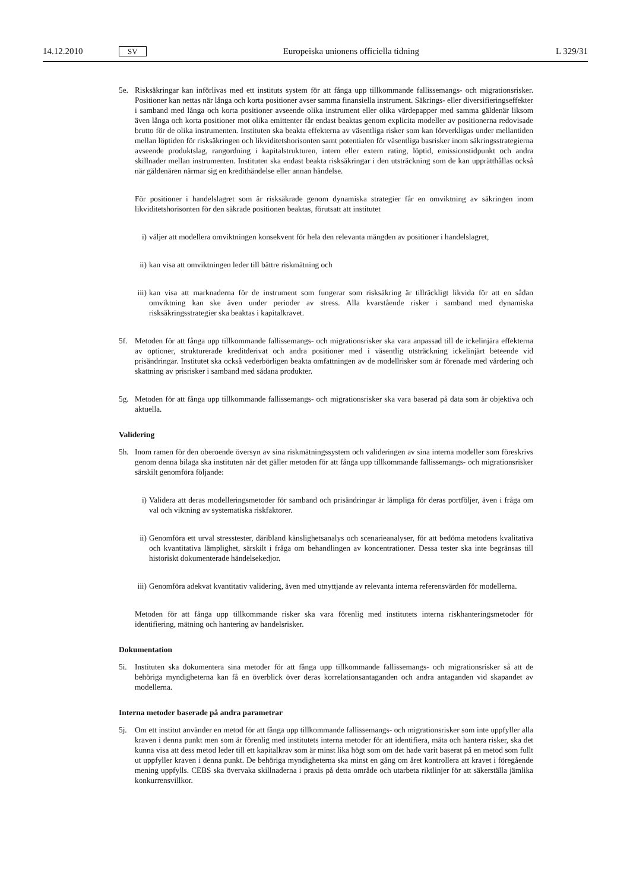14.12.2010 SV Europeiska unionens officiella tidning L 329/31
5e. Risksäkringar kan införlivas med ett instituts system för att fånga upp tillkommande fallissemangs- och migrationsrisker. Positioner kan nettas när långa och korta positioner avser samma finansiella instrument. Säkrings- eller diversifieringseffekter i samband med långa och korta positioner avseende olika instrument eller olika värdepapper med samma gäldenär liksom även långa och korta positioner mot olika emittenter får endast beaktas genom explicita modeller av positionerna redovisade brutto för de olika instrumenten. Instituten ska beakta effekterna av väsentliga risker som kan förverkligas under mellantiden mellan löptiden för risk­säkringen och likviditetshorisonten samt potentialen för väsentliga basrisker inom säkringsstrategierna avseende produktslag, rangordning i kapitalstrukturen, intern eller extern rating, löptid, emissionstidpunkt och andra skillnader mellan instrumenten. Instituten ska endast beakta risksäkringar i den utsträckning som de kan upprätthållas också när gäldenären närmar sig en kredithändelse eller annan händelse.
För positioner i handelslagret som är risksäkrade genom dynamiska strategier får en omviktning av säkringen inom likviditetshorisonten för den säkrade positionen beaktas, förutsatt att institutet
i) väljer att modellera omviktningen konsekvent för hela den relevanta mängden av positioner i handelslagret,
ii)
kan visa att omviktningen leder till bättre riskmätning och
iii)
kan visa att marknaderna för de instrument som fungerar som risksäkring är tillräckligt likvida för att en sådan omviktning kan ske även under perioder av stress. Alla kvarstående risker i samband med dynamiska risksäkringsstrategier ska beaktas i kapitalkravet.
5f. Metoden för att fånga upp tillkommande fallissemangs- och migrationsrisker ska vara anpassad till de icke­linjära effekterna av optioner, strukturerade kreditderivat och andra positioner med i väsentlig utsträckning ickelinjärt beteende vid prisändringar. Institutet ska också vederbörligen beakta omfattningen av de modell­risker som är förenade med värdering och skattning av prisrisker i samband med sådana produkter.
5g. Metoden för att fånga upp tillkommande fallissemangs- och migrationsrisker ska vara baserad på data som är objektiva och aktuella.
Validering
5h. Inom ramen för den oberoende översyn av sina riskmätningssystem och valideringen av sina interna modeller som föreskrivs genom denna bilaga ska instituten när det gäller metoden för att fånga upp tillkommande fallissemangs- och migrationsrisker särskilt genomföra följande:
i) Validera att deras modelleringsmetoder för samband och prisändringar är lämpliga för deras portföljer, även i fråga om val och viktning av systematiska riskfaktorer.
ii)
Genomföra ett urval stresstester, däribland känslighetsanalys och scenarieanalyser, för att bedöma metodens kvalitativa och kvantitativa lämplighet, särskilt i fråga om behandlingen av koncentrationer. Dessa tester ska inte begränsas till historiskt dokumenterade händelsekedjor.
iii)
Genomföra adekvat kvantitativ validering, även med utnyttjande av relevanta interna referensvärden för modellerna.
Metoden för att fånga upp tillkommande risker ska vara förenlig med institutets interna riskhanteringsmetoder för identifiering, mätning och hantering av handelsrisker.
Dokumentation
5i. Instituten ska dokumentera sina metoder för att fånga upp tillkommande fallissemangs- och migrationsrisker så att de behöriga myndigheterna kan få en överblick över deras korrelationsantaganden och andra antaganden vid skapandet av modellerna.
Interna metoder baserade på andra parametrar
5j. Om ett institut använder en metod för att fånga upp tillkommande fallissemangs- och migrationsrisker som inte uppfyller alla kraven i denna punkt men som är förenlig med institutets interna metoder för att identifiera, mäta och hantera risker, ska det kunna visa att dess metod leder till ett kapitalkrav som är minst lika högt som om det hade varit baserat på en metod som fullt ut uppfyller kraven i denna punkt. De behöriga myndigheterna ska minst en gång om året kontrollera att kravet i föregående mening uppfylls. CEBS ska övervaka skillnaderna i praxis på detta område och utarbeta riktlinjer för att säkerställa jämlika konkurrensvillkor.